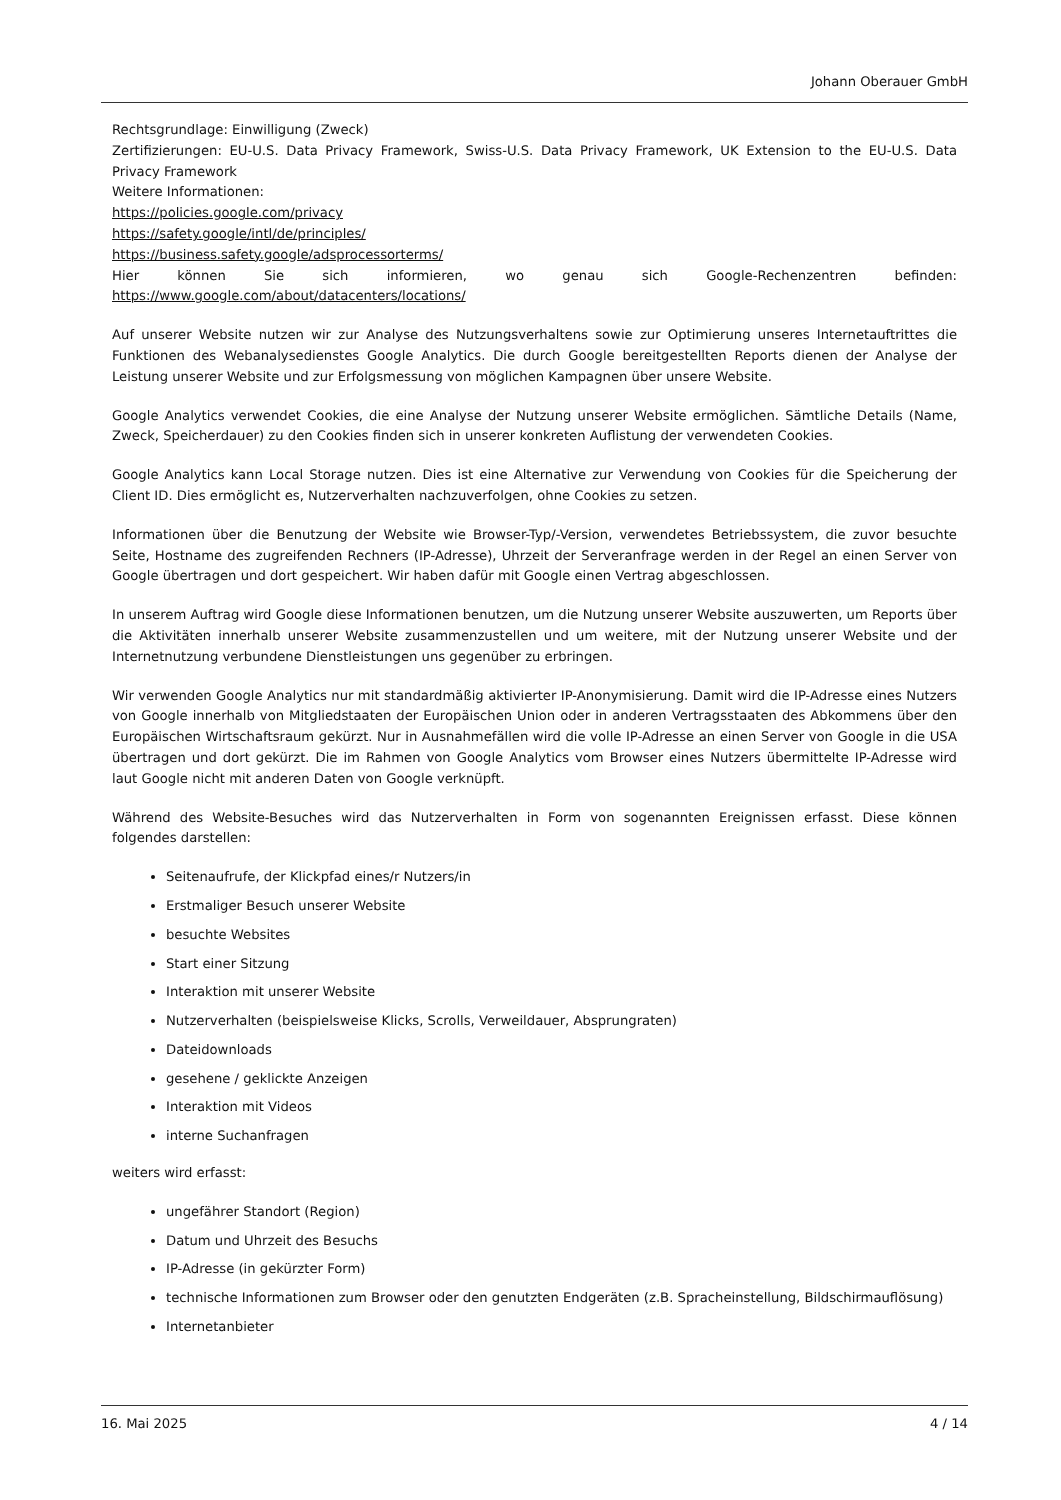Johann Oberauer GmbH
Rechtsgrundlage: Einwilligung (Zweck)
Zertifizierungen: EU-U.S. Data Privacy Framework, Swiss-U.S. Data Privacy Framework, UK Extension to the EU-U.S. Data Privacy Framework
Weitere Informationen:
https://policies.google.com/privacy
https://safety.google/intl/de/principles/
https://business.safety.google/adsprocessorterms/
Hier können Sie sich informieren, wo genau sich Google-Rechenzentren befinden: https://www.google.com/about/datacenters/locations/
Auf unserer Website nutzen wir zur Analyse des Nutzungsverhaltens sowie zur Optimierung unseres Internetauftrittes die Funktionen des Webanalysedienstes Google Analytics. Die durch Google bereitgestellten Reports dienen der Analyse der Leistung unserer Website und zur Erfolgsmessung von möglichen Kampagnen über unsere Website.
Google Analytics verwendet Cookies, die eine Analyse der Nutzung unserer Website ermöglichen. Sämtliche Details (Name, Zweck, Speicherdauer) zu den Cookies finden sich in unserer konkreten Auflistung der verwendeten Cookies.
Google Analytics kann Local Storage nutzen. Dies ist eine Alternative zur Verwendung von Cookies für die Speicherung der Client ID. Dies ermöglicht es, Nutzerverhalten nachzuverfolgen, ohne Cookies zu setzen.
Informationen über die Benutzung der Website wie Browser-Typ/-Version, verwendetes Betriebssystem, die zuvor besuchte Seite, Hostname des zugreifenden Rechners (IP-Adresse), Uhrzeit der Serveranfrage werden in der Regel an einen Server von Google übertragen und dort gespeichert. Wir haben dafür mit Google einen Vertrag abgeschlossen.
In unserem Auftrag wird Google diese Informationen benutzen, um die Nutzung unserer Website auszuwerten, um Reports über die Aktivitäten innerhalb unserer Website zusammenzustellen und um weitere, mit der Nutzung unserer Website und der Internetnutzung verbundene Dienstleistungen uns gegenüber zu erbringen.
Wir verwenden Google Analytics nur mit standardmäßig aktivierter IP-Anonymisierung. Damit wird die IP-Adresse eines Nutzers von Google innerhalb von Mitgliedstaaten der Europäischen Union oder in anderen Vertragsstaaten des Abkommens über den Europäischen Wirtschaftsraum gekürzt. Nur in Ausnahmefällen wird die volle IP-Adresse an einen Server von Google in die USA übertragen und dort gekürzt. Die im Rahmen von Google Analytics vom Browser eines Nutzers übermittelte IP-Adresse wird laut Google nicht mit anderen Daten von Google verknüpft.
Während des Website-Besuches wird das Nutzerverhalten in Form von sogenannten Ereignissen erfasst. Diese können folgendes darstellen:
Seitenaufrufe, der Klickpfad eines/r Nutzers/in
Erstmaliger Besuch unserer Website
besuchte Websites
Start einer Sitzung
Interaktion mit unserer Website
Nutzerverhalten (beispielsweise Klicks, Scrolls, Verweildauer, Absprungraten)
Dateidownloads
gesehene / geklickte Anzeigen
Interaktion mit Videos
interne Suchanfragen
weiters wird erfasst:
ungefährer Standort (Region)
Datum und Uhrzeit des Besuchs
IP-Adresse (in gekürzter Form)
technische Informationen zum Browser oder den genutzten Endgeräten (z.B. Spracheinstellung, Bildschirmauflösung)
Internetanbieter
16. Mai 2025 4 / 14